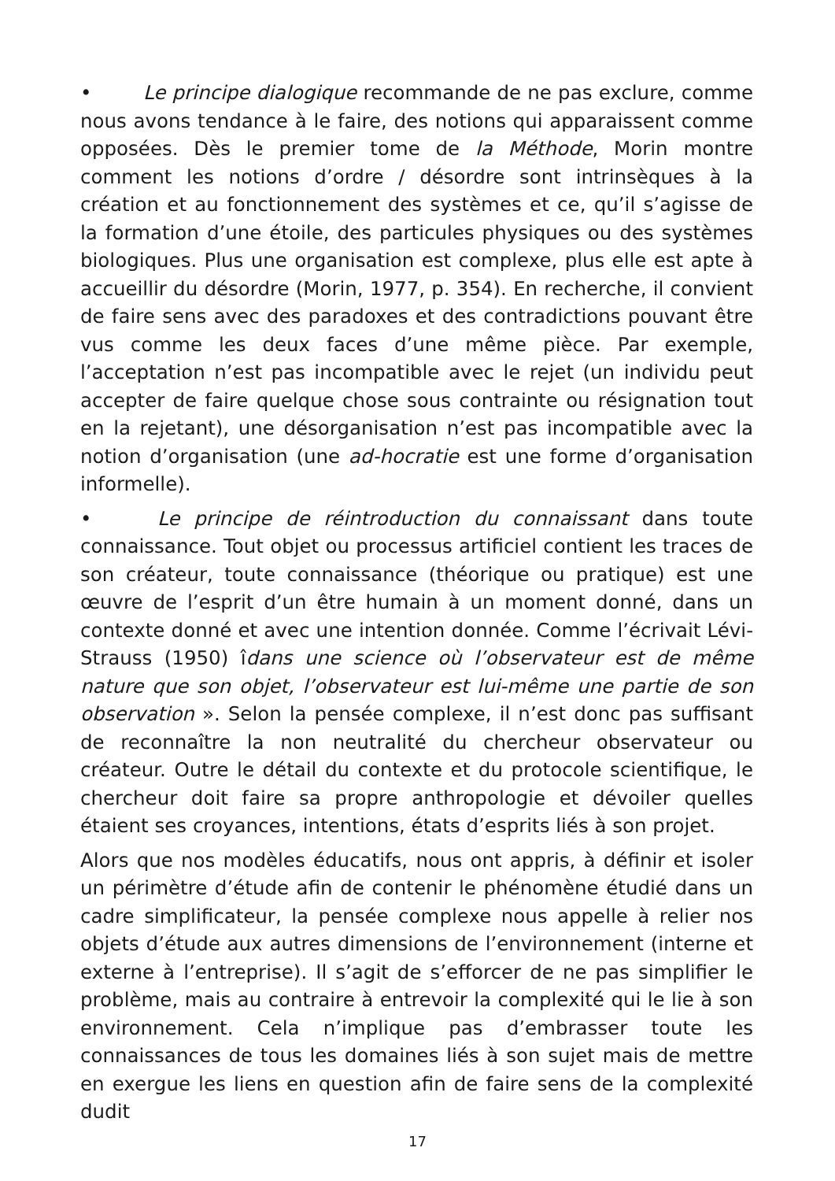• Le principe dialogique recommande de ne pas exclure, comme nous avons tendance à le faire, des notions qui apparaissent comme opposées. Dès le premier tome de la Méthode, Morin montre comment les notions d’ordre / désordre sont intrinsèques à la création et au fonctionnement des systèmes et ce, qu’il s’agisse de la formation d’une étoile, des particules physiques ou des systèmes biologiques. Plus une organisation est complexe, plus elle est apte à accueillir du désordre (Morin, 1977, p. 354). En recherche, il convient de faire sens avec des paradoxes et des contradictions pouvant être vus comme les deux faces d’une même pièce. Par exemple, l’acceptation n’est pas incompatible avec le rejet (un individu peut accepter de faire quelque chose sous contrainte ou résignation tout en la rejetant), une désorganisation n’est pas incompatible avec la notion d’organisation (une ad-hocratie est une forme d’organisation informelle).
• Le principe de réintroduction du connaissant dans toute connaissance. Tout objet ou processus artificiel contient les traces de son créateur, toute connaissance (théorique ou pratique) est une œuvre de l’esprit d’un être humain à un moment donné, dans un contexte donné et avec une intention donnée. Comme l’écrivait Lévi-Strauss (1950) îdans une science où l’observateur est de même nature que son objet, l’observateur est lui-même une partie de son observation ». Selon la pensée complexe, il n’est donc pas suffisant de reconnaître la non neutralité du chercheur observateur ou créateur. Outre le détail du contexte et du protocole scientifique, le chercheur doit faire sa propre anthropologie et dévoiler quelles étaient ses croyances, intentions, états d’esprits liés à son projet.
Alors que nos modèles éducatifs, nous ont appris, à définir et isoler un périmètre d’étude afin de contenir le phénomène étudié dans un cadre simplificateur, la pensée complexe nous appelle à relier nos objets d’étude aux autres dimensions de l’environnement (interne et externe à l’entreprise). Il s’agit de s’efforcer de ne pas simplifier le problème, mais au contraire à entrevoir la complexité qui le lie à son environnement. Cela n’implique pas d’embrasser toute les connaissances de tous les domaines liés à son sujet mais de mettre en exergue les liens en question afin de faire sens de la complexité dudit
17